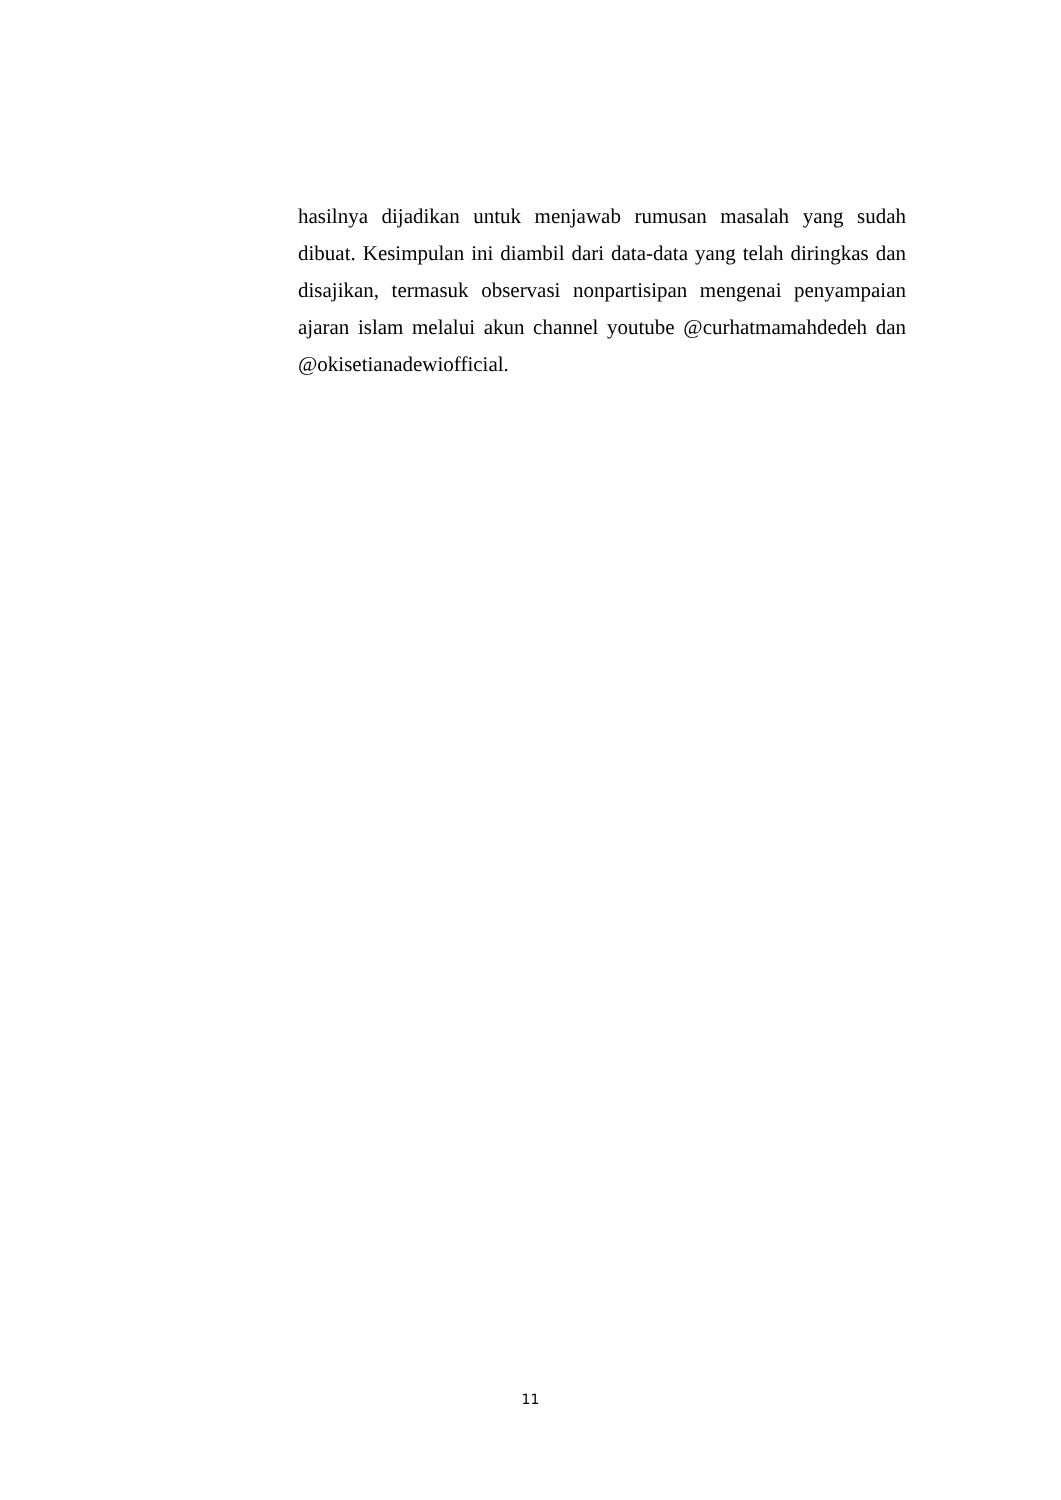hasilnya dijadikan untuk menjawab rumusan masalah yang sudah dibuat. Kesimpulan ini diambil dari data-data yang telah diringkas dan disajikan, termasuk observasi nonpartisipan mengenai penyampaian ajaran islam melalui akun channel youtube @curhatmamahdedeh dan @okisetianadewiofficial.
11